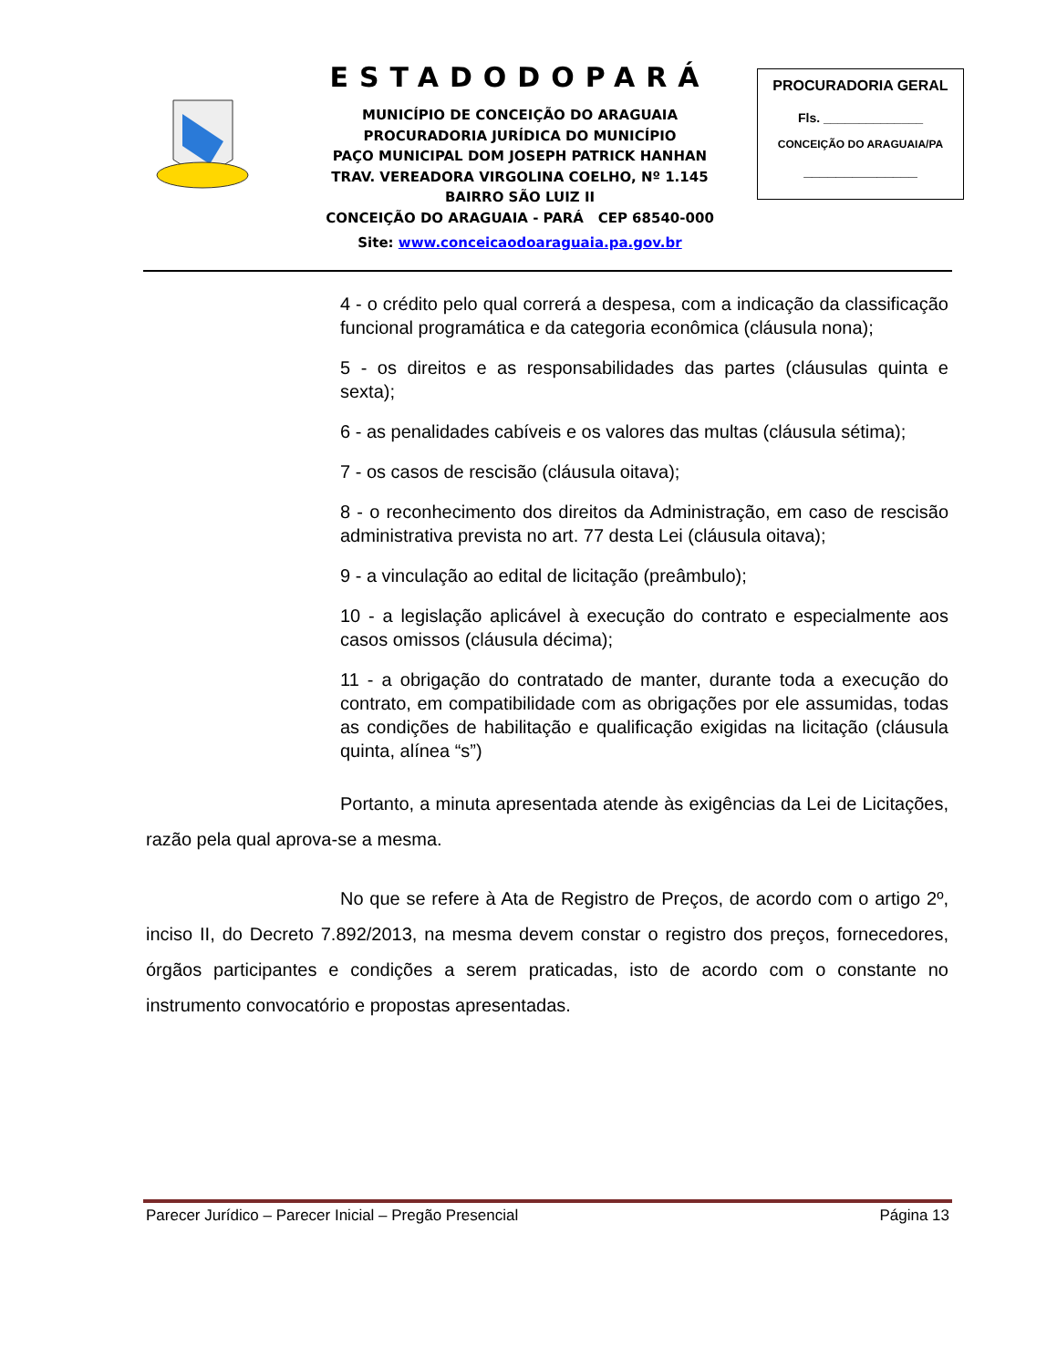ESTADODOPARÁ
MUNICÍPIO DE CONCEIÇÃO DO ARAGUAIA
PROCURADORIA JURÍDICA DO MUNICÍPIO
PAÇO MUNICIPAL DOM JOSEPH PATRICK HANHAN
TRAV. VEREADORA VIRGOLINA COELHO, Nº 1.145
BAIRRO SÃO LUIZ II
CONCEIÇÃO DO ARAGUAIA - PARÁ CEP 68540-000
Site: www.conceicaodoaraguaia.pa.gov.br
PROCURADORIA GERAL
Fls. ______________
CONCEIÇÃO DO ARAGUAIA/PA
______________
4 - o crédito pelo qual correrá a despesa, com a indicação da classificação funcional programática e da categoria econômica (cláusula nona);
5 - os direitos e as responsabilidades das partes (cláusulas quinta e sexta);
6 - as penalidades cabíveis e os valores das multas (cláusula sétima);
7 - os casos de rescisão (cláusula oitava);
8 - o reconhecimento dos direitos da Administração, em caso de rescisão administrativa prevista no art. 77 desta Lei (cláusula oitava);
9 - a vinculação ao edital de licitação (preâmbulo);
10 - a legislação aplicável à execução do contrato e especialmente aos casos omissos (cláusula décima);
11 - a obrigação do contratado de manter, durante toda a execução do contrato, em compatibilidade com as obrigações por ele assumidas, todas as condições de habilitação e qualificação exigidas na licitação (cláusula quinta, alínea “s”)
Portanto, a minuta apresentada atende às exigências da Lei de Licitações, razão pela qual aprova-se a mesma.
No que se refere à Ata de Registro de Preços, de acordo com o artigo 2º, inciso II, do Decreto 7.892/2013, na mesma devem constar o registro dos preços, fornecedores, órgãos participantes e condições a serem praticadas, isto de acordo com o constante no instrumento convocatório e propostas apresentadas.
Parecer Jurídico – Parecer Inicial – Pregão Presencial Página 13